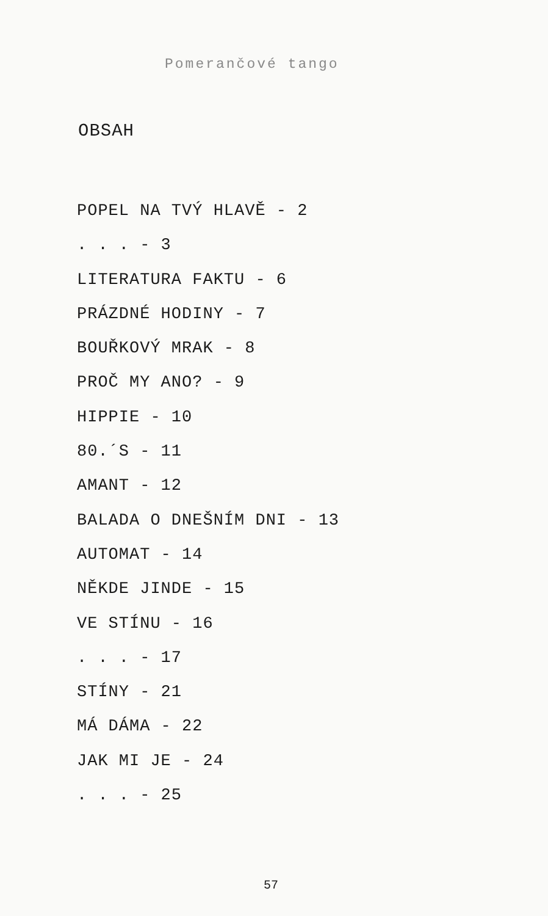Pomerančové tango
OBSAH
POPEL NA TVÝ HLAVĚ - 2
. . . - 3
LITERATURA FAKTU - 6
PRÁZDNÉ HODINY - 7
BOUŘKOVÝ MRAK - 8
PROČ MY ANO? - 9
HIPPIE - 10
80.´S - 11
AMANT - 12
BALADA O DNEŠNÍM DNI - 13
AUTOMAT - 14
NĚKDE JINDE - 15
VE STÍNU - 16
. . . - 17
STÍNY - 21
MÁ DÁMA - 22
JAK MI JE - 24
. . . - 25
57